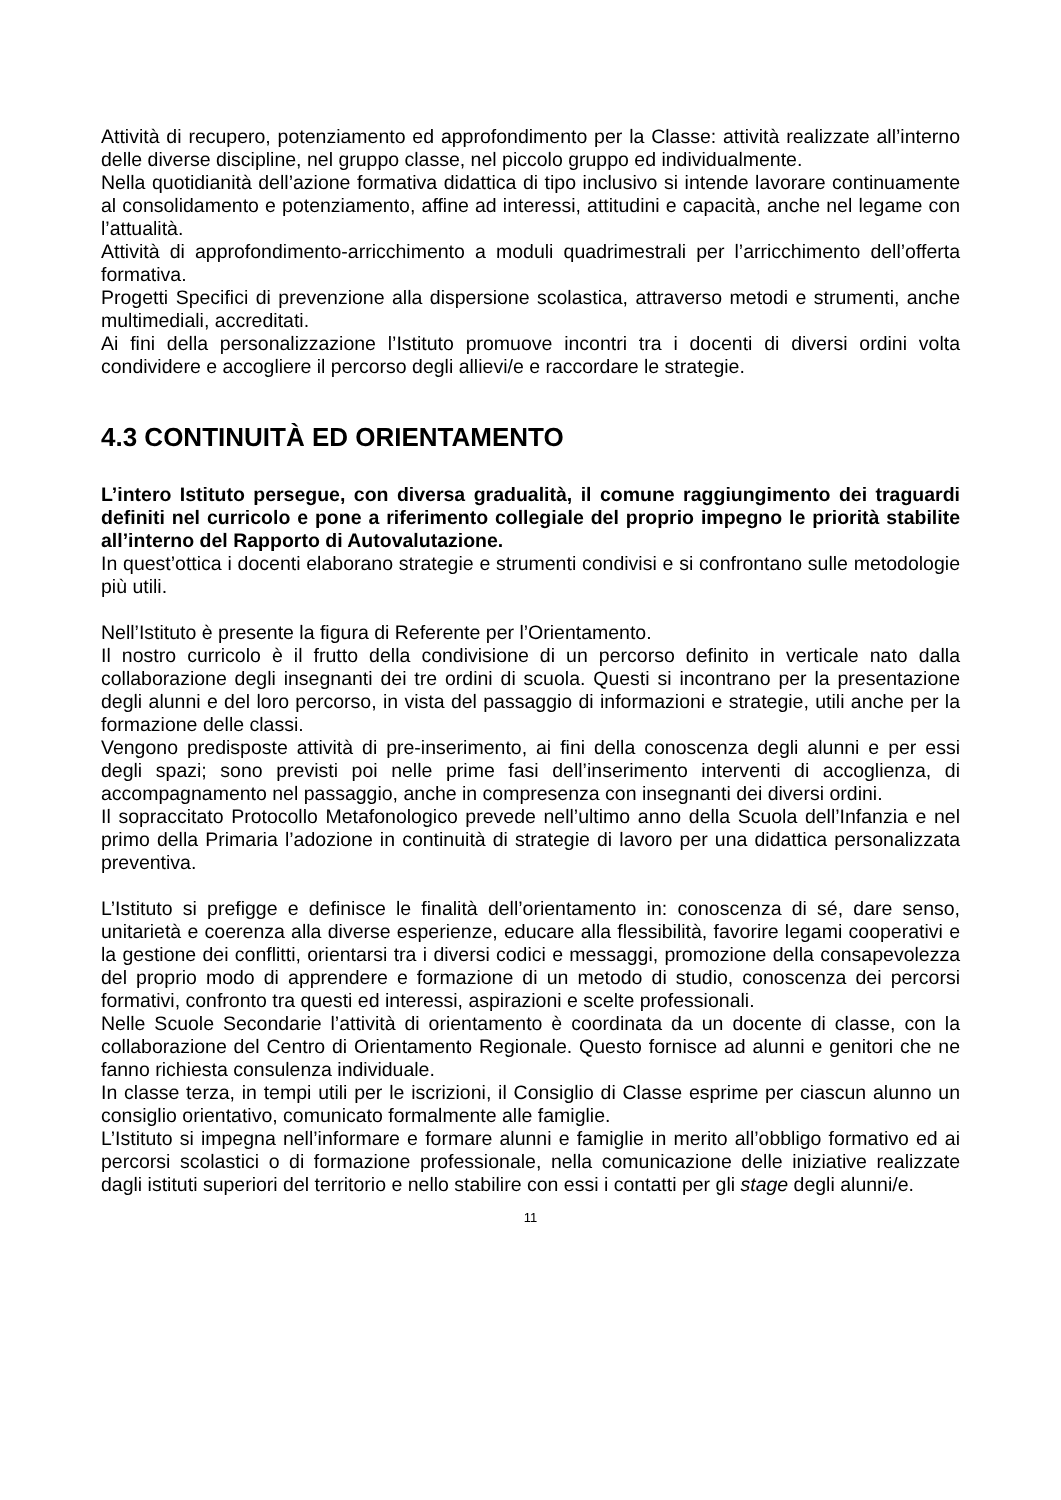Attività di recupero, potenziamento ed approfondimento per la Classe: attività realizzate all’interno delle diverse discipline, nel gruppo classe, nel piccolo gruppo ed individualmente.
Nella quotidianità dell’azione formativa didattica di tipo inclusivo si intende lavorare continuamente al consolidamento e potenziamento, affine ad interessi, attitudini e capacità, anche nel legame con l’attualità.
Attività di approfondimento-arricchimento a moduli quadrimestrali per l’arricchimento dell’offerta formativa.
Progetti Specifici di prevenzione alla dispersione scolastica, attraverso metodi e strumenti, anche multimediali, accreditati.
Ai fini della personalizzazione l’Istituto promuove incontri tra i docenti di diversi ordini volta condividere e accogliere il percorso degli allievi/e e raccordare le strategie.
4.3 CONTINUITÀ ED ORIENTAMENTO
L’intero Istituto persegue, con diversa gradualità, il comune raggiungimento dei traguardi definiti nel curricolo e pone a riferimento collegiale del proprio impegno le priorità stabilite all’interno del Rapporto di Autovalutazione.
In quest’ottica i docenti elaborano strategie e strumenti condivisi e si confrontano sulle metodologie più utili.
Nell’Istituto è presente la figura di Referente per l’Orientamento.
Il nostro curricolo è il frutto della condivisione di un percorso definito in verticale nato dalla collaborazione degli insegnanti dei tre ordini di scuola. Questi si incontrano per la presentazione degli alunni e del loro percorso, in vista del passaggio di informazioni e strategie, utili anche per la formazione delle classi.
Vengono predisposte attività di pre-inserimento, ai fini della conoscenza degli alunni e per essi degli spazi; sono previsti poi nelle prime fasi dell’inserimento interventi di accoglienza, di accompagnamento nel passaggio, anche in compresenza con insegnanti dei diversi ordini.
Il sopraccitato Protocollo Metafonologico prevede nell’ultimo anno della Scuola dell’Infanzia e nel primo della Primaria l’adozione in continuità di strategie di lavoro per una didattica personalizzata preventiva.
L’Istituto si prefigge e definisce le finalità dell’orientamento in: conoscenza di sé, dare senso, unitarietà e coerenza alla diverse esperienze, educare alla flessibilità, favorire legami cooperativi e la gestione dei conflitti, orientarsi tra i diversi codici e messaggi, promozione della consapevolezza del proprio modo di apprendere e formazione di un metodo di studio, conoscenza dei percorsi formativi, confronto tra questi ed interessi, aspirazioni e scelte professionali.
Nelle Scuole Secondarie l’attività di orientamento è coordinata da un docente di classe, con la collaborazione del Centro di Orientamento Regionale. Questo fornisce ad alunni e genitori che ne fanno richiesta consulenza individuale.
In classe terza, in tempi utili per le iscrizioni, il Consiglio di Classe esprime per ciascun alunno un consiglio orientativo, comunicato formalmente alle famiglie.
L’Istituto si impegna nell’informare e formare alunni e famiglie in merito all’obbligo formativo ed ai percorsi scolastici o di formazione professionale, nella comunicazione delle iniziative realizzate dagli istituti superiori del territorio e nello stabilire con essi i contatti per gli stage degli alunni/e.
11